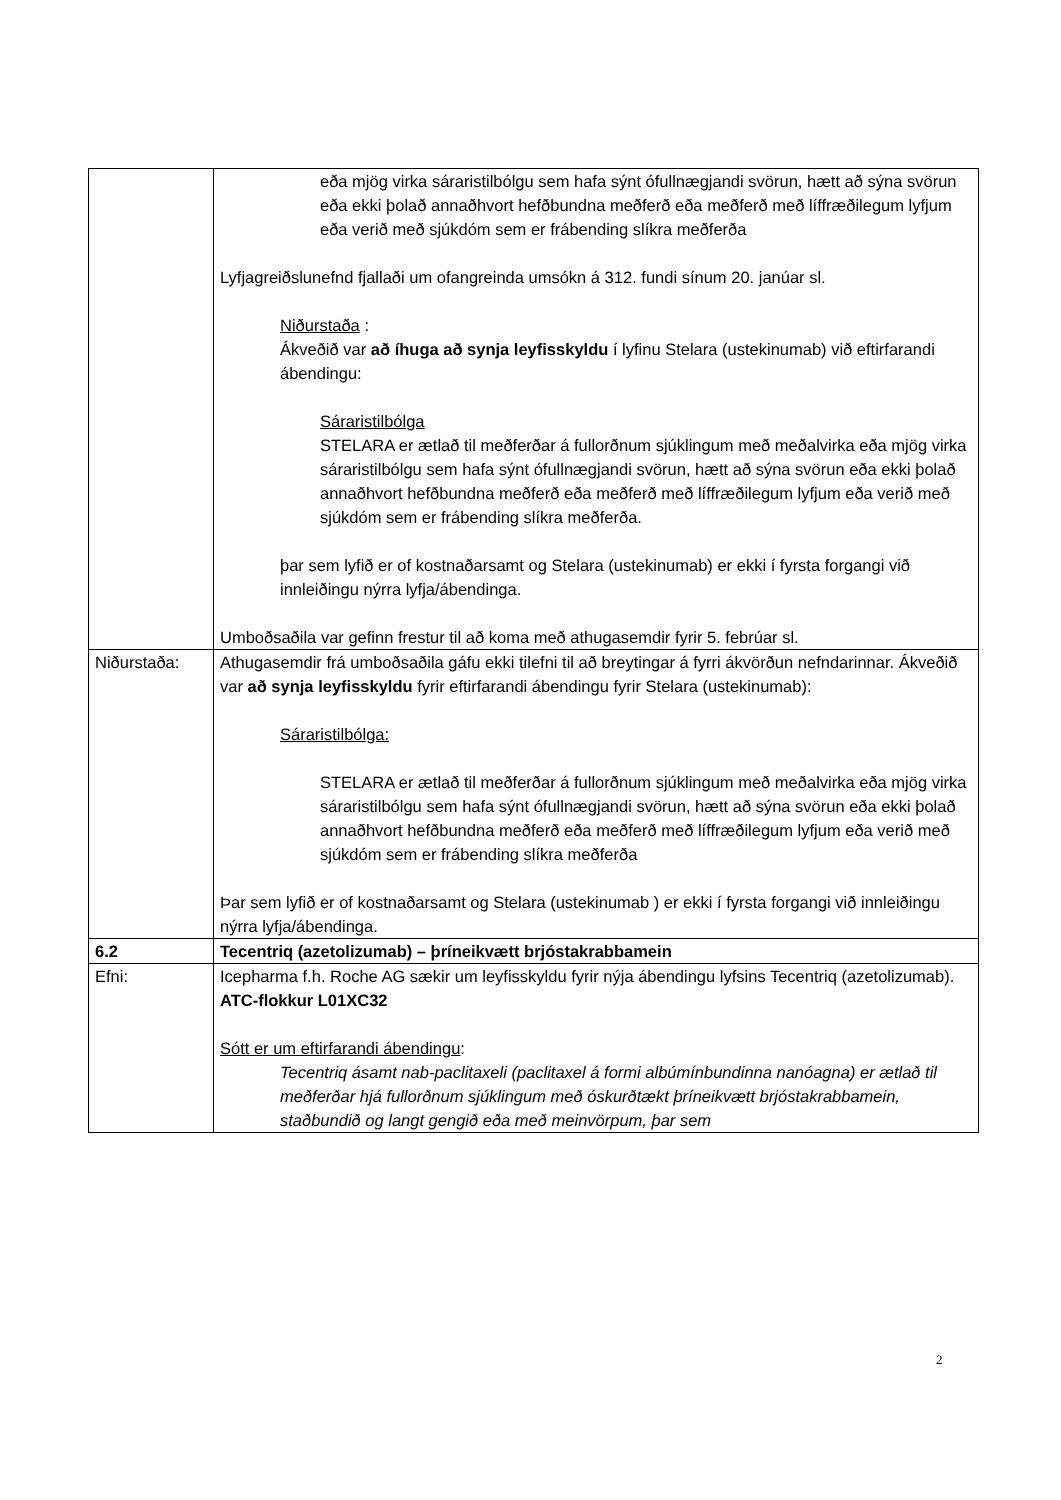| | eða mjög virka sáraristilbólgu sem hafa sýnt ófullnægjandi svörun, hætt að sýna svörun eða ekki þolað annaðhvort hefðbundna meðferð eða meðferð með líffræðilegum lyfjum eða verið með sjúkdóm sem er frábending slíkra meðferða Lyfjagreiðslunefnd fjallaði um ofangreinda umsókn á 312. fundi sínum 20. janúar sl. Niðurstaða : Ákveðið var að íhuga að synja leyfisskyldu í lyfinu Stelara (ustekinumab) við eftirfarandi ábendingu: Sáraristilbólga STELARA er ætlað til meðferðar á fullorðnum sjúklingum með meðalvirka eða mjög virka sáraristilbólgu sem hafa sýnt ófullnægjandi svörun, hætt að sýna svörun eða ekki þolað annaðhvort hefðbundna meðferð eða meðferð með líffræðilegum lyfjum eða verið með sjúkdóm sem er frábending slíkra meðferða. þar sem lyfið er of kostnaðarsamt og Stelara (ustekinumab) er ekki í fyrsta forgangi við innleiðingu nýrra lyfja/ábendinga. Umboðsaðila var gefinn frestur til að koma með athugasemdir fyrir 5. febrúar sl. |
| Niðurstaða: | Athugasemdir frá umboðsaðila gáfu ekki tilefni til að breytingar á fyrri ákvörðun nefndarinnar. Ákveðið var að synja leyfisskyldu fyrir eftirfarandi ábendingu fyrir Stelara (ustekinumab): Sáraristilbólga: STELARA er ætlað til meðferðar á fullorðnum sjúklingum með meðalvirka eða mjög virka sáraristilbólgu sem hafa sýnt ófullnægjandi svörun, hætt að sýna svörun eða ekki þolað annaðhvort hefðbundna meðferð eða meðferð með líffræðilegum lyfjum eða verið með sjúkdóm sem er frábending slíkra meðferða Þar sem lyfið er of kostnaðarsamt og Stelara (ustekinumab ) er ekki í fyrsta forgangi við innleiðingu nýrra lyfja/ábendinga. |
| 6.2 | Tecentriq (azetolizumab) – þríneikvætt brjóstakrabbamein |
| Efni: | Icepharma f.h. Roche AG sækir um leyfisskyldu fyrir nýja ábendingu lyfsins Tecentriq (azetolizumab). ATC-flokkur L01XC32 Sótt er um eftirfarandi ábendingu : Tecentriq ásamt nab-paclitaxeli (paclitaxel á formi albúmínbundinna nanóagna) er ætlað til meðferðar hjá fullorðnum sjúklingum með óskurðtækt þríneikvætt brjóstakrabbamein, staðbundið og langt gengið eða með meinvörpum, þar sem |
2